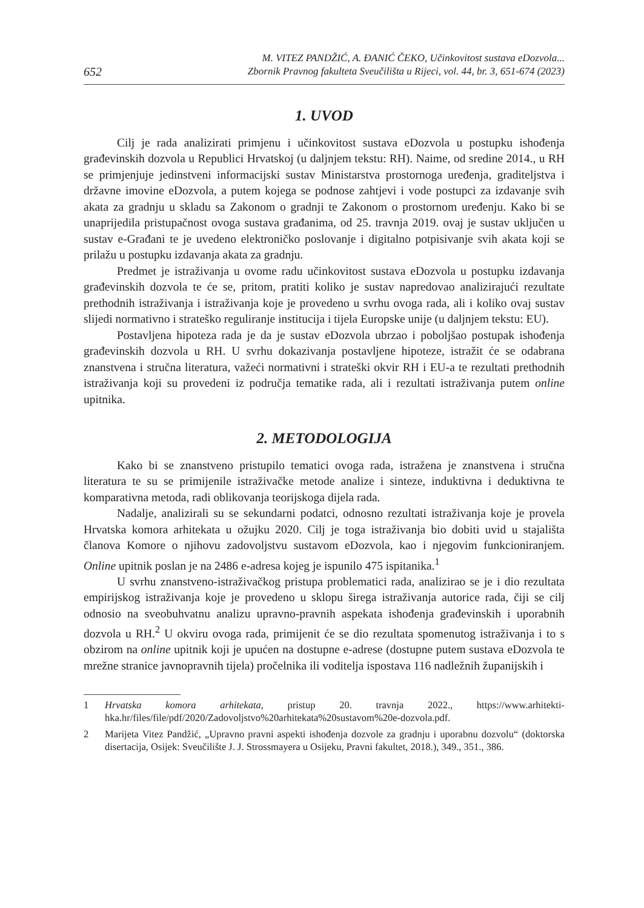652
M. VITEZ PANDŽIĆ, A. ĐANIĆ ČEKO, Učinkovitost sustava eDozvola...
Zbornik Pravnog fakulteta Sveučilišta u Rijeci, vol. 44, br. 3, 651-674 (2023)
1. UVOD
Cilj je rada analizirati primjenu i učinkovitost sustava eDozvola u postupku ishođenja građevinskih dozvola u Republici Hrvatskoj (u daljnjem tekstu: RH). Naime, od sredine 2014., u RH se primjenjuje jedinstveni informacijski sustav Ministarstva prostornoga uređenja, graditeljstva i državne imovine eDozvola, a putem kojega se podnose zahtjevi i vode postupci za izdavanje svih akata za gradnju u skladu sa Zakonom o gradnji te Zakonom o prostornom uređenju. Kako bi se unaprijedila pristupačnost ovoga sustava građanima, od 25. travnja 2019. ovaj je sustav uključen u sustav e-Građani te je uvedeno elektroničko poslovanje i digitalno potpisivanje svih akata koji se prilažu u postupku izdavanja akata za gradnju.
Predmet je istraživanja u ovome radu učinkovitost sustava eDozvola u postupku izdavanja građevinskih dozvola te će se, pritom, pratiti koliko je sustav napredovao analizirajući rezultate prethodnih istraživanja i istraživanja koje je provedeno u svrhu ovoga rada, ali i koliko ovaj sustav slijedi normativno i strateško reguliranje institucija i tijela Europske unije (u daljnjem tekstu: EU).
Postavljena hipoteza rada je da je sustav eDozvola ubrzao i poboljšao postupak ishođenja građevinskih dozvola u RH. U svrhu dokazivanja postavljene hipoteze, istražit će se odabrana znanstvena i stručna literatura, važeći normativni i strateški okvir RH i EU-a te rezultati prethodnih istraživanja koji su provedeni iz područja tematike rada, ali i rezultati istraživanja putem online upitnika.
2. METODOLOGIJA
Kako bi se znanstveno pristupilo tematici ovoga rada, istražena je znanstvena i stručna literatura te su se primijenile istraživačke metode analize i sinteze, induktivna i deduktivna te komparativna metoda, radi oblikovanja teorijskoga dijela rada.
Nadalje, analizirali su se sekundarni podatci, odnosno rezultati istraživanja koje je provela Hrvatska komora arhitekata u ožujku 2020. Cilj je toga istraživanja bio dobiti uvid u stajališta članova Komore o njihovu zadovoljstvu sustavom eDozvola, kao i njegovim funkcioniranjem. Online upitnik poslan je na 2486 e-adresa kojeg je ispunilo 475 ispitanika.<sup>1</sup>
U svrhu znanstveno-istraživačkog pristupa problematici rada, analizirao se je i dio rezultata empirijskog istraživanja koje je provedeno u sklopu širega istraživanja autorice rada, čiji se cilj odnosio na sveobuhvatnu analizu upravno-pravnih aspekata ishođenja građevinskih i uporabnih dozvola u RH.<sup>2</sup> U okviru ovoga rada, primijenit će se dio rezultata spomenutog istraživanja i to s obzirom na online upitnik koji je upućen na dostupne e-adrese (dostupne putem sustava eDozvola te mrežne stranice javnopravnih tijela) pročelnika ili voditelja ispostava 116 nadležnih županijskih i
1 Hrvatska komora arhitekata, pristup 20. travnja 2022., https://www.arhitekti-hka.hr/files/file/pdf/2020/Zadovoljstvo%20arhitekata%20sustavom%20e-dozvola.pdf.
2 Marijeta Vitez Pandžić, „Upravno pravni aspekti ishođenja dozvole za gradnju i uporabnu dozvolu“ (doktorska disertacija, Osijek: Sveučilište J. J. Strossmayera u Osijeku, Pravni fakultet, 2018.), 349., 351., 386.